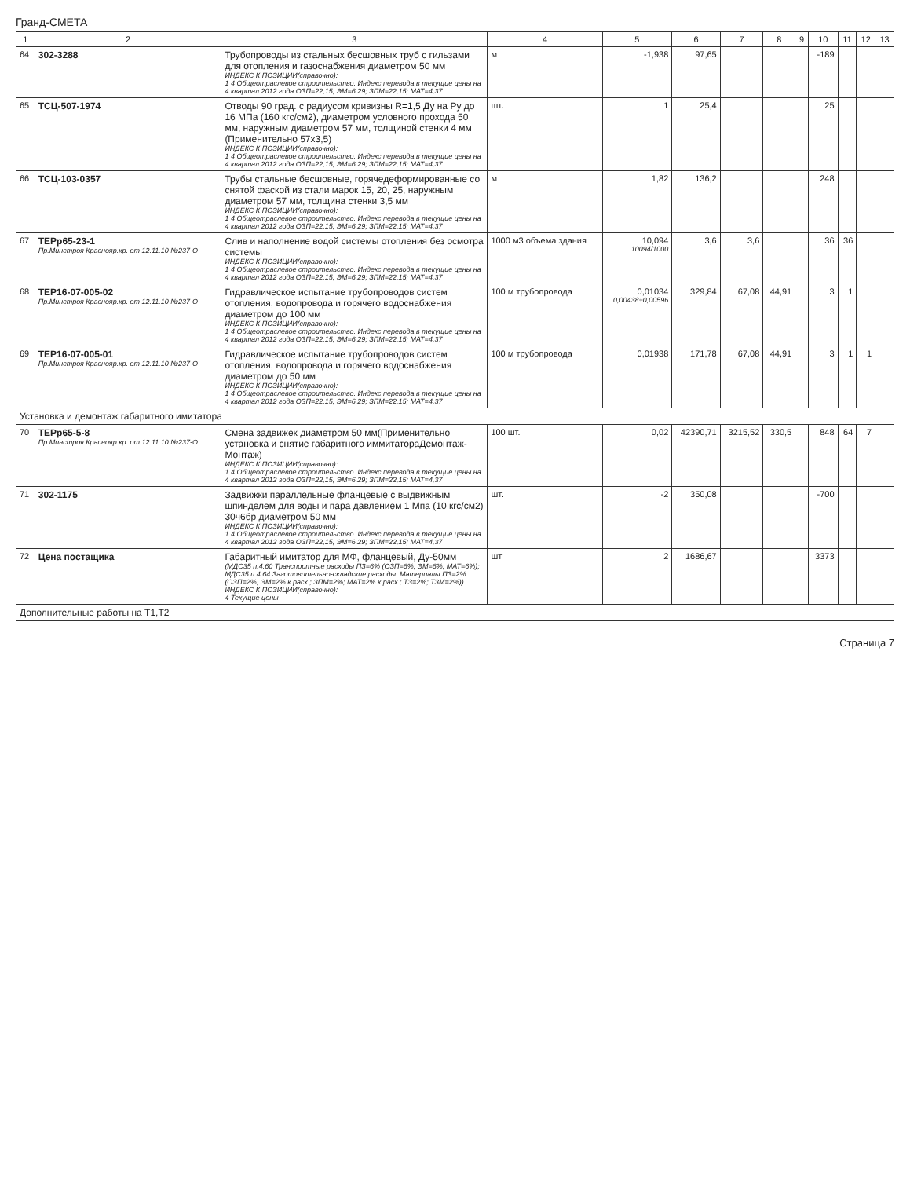Гранд-СМЕТА
| 1 | 2 | 3 | 4 | 5 | 6 | 7 | 8 | 9 | 10 | 11 | 12 | 13 |
| --- | --- | --- | --- | --- | --- | --- | --- | --- | --- | --- | --- | --- |
| 64 | 302-3288 | Трубопроводы из стальных бесшовных труб с гильзами для отопления и газоснабжения диаметром 50 мм ИНДЕКС К ПОЗИЦИИ(справочно): 1 4 Общеотраслевое строительство. Индекс перевода в текущие цены на 4 квартал 2012 года ОЗП=22,15; ЭМ=6,29; ЗПМ=22,15; МАТ=4,37 | м | -1,938 | 97,65 | | | | -189 | | | |
| 65 | ТСЦ-507-1974 | Отводы 90 град. с радиусом кривизны R=1,5 Ду на Ру до 16 МПа (160 кгс/см2), диаметром условного прохода 50 мм, наружным диаметром 57 мм, толщиной стенки 4 мм (Применительно 57х3,5) ИНДЕКС К ПОЗИЦИИ(справочно): 1 4 Общеотраслевое строительство. Индекс перевода в текущие цены на 4 квартал 2012 года ОЗП=22,15; ЭМ=6,29; ЗПМ=22,15; МАТ=4,37 | шт. | 1 | 25,4 | | | | 25 | | | |
| 66 | ТСЦ-103-0357 | Трубы стальные бесшовные, горячедеформированные со снятой фаской из стали марок 15, 20, 25, наружным диаметром 57 мм, толщина стенки 3,5 мм ИНДЕКС К ПОЗИЦИИ(справочно): 1 4 Общеотраслевое строительство. Индекс перевода в текущие цены на 4 квартал 2012 года ОЗП=22,15; ЭМ=6,29; ЗПМ=22,15; МАТ=4,37 | м | 1,82 | 136,2 | | | | 248 | | | |
| 67 | ТЕРр65-23-1 Пр.Минстроя Краснояр.кр. от 12.11.10 №237-О | Слив и наполнение водой системы отопления без осмотра системы ИНДЕКС К ПОЗИЦИИ(справочно): 1 4 Общеотраслевое строительство. Индекс перевода в текущие цены на 4 квартал 2012 года ОЗП=22,15; ЭМ=6,29; ЗПМ=22,15; МАТ=4,37 | 1000 м3 объема здания | 10,094 10094/1000 | 3,6 | 3,6 | | | 36 | 36 | | |
| 68 | ТЕР16-07-005-02 Пр.Минстроя Краснояр.кр. от 12.11.10 №237-О | Гидравлическое испытание трубопроводов систем отопления, водопровода и горячего водоснабжения диаметром до 100 мм ИНДЕКС К ПОЗИЦИИ(справочно): 1 4 Общеотраслевое строительство. Индекс перевода в текущие цены на 4 квартал 2012 года ОЗП=22,15; ЭМ=6,29; ЗПМ=22,15; МАТ=4,37 | 100 м трубопровода | 0,01034 0,00438+0,00596 | 329,84 | 67,08 | 44,91 | | 3 | 1 | | |
| 69 | ТЕР16-07-005-01 Пр.Минстроя Краснояр.кр. от 12.11.10 №237-О | Гидравлическое испытание трубопроводов систем отопления, водопровода и горячего водоснабжения диаметром до 50 мм ИНДЕКС К ПОЗИЦИИ(справочно): 1 4 Общеотраслевое строительство. Индекс перевода в текущие цены на 4 квартал 2012 года ОЗП=22,15; ЭМ=6,29; ЗПМ=22,15; МАТ=4,37 | 100 м трубопровода | 0,01938 | 171,78 | 67,08 | 44,91 | | 3 | 1 | 1 | |
| Установка и демонтаж габаритного имитатора | | | | | | | | | | | | |
| 70 | ТЕРр65-5-8 Пр.Минстроя Краснояр.кр. от 12.11.10 №237-О | Смена задвижек диаметром 50 мм(Применительно установка и снятие габаритного иммитатораДемонтаж-Монтаж) ИНДЕКС К ПОЗИЦИИ(справочно): 1 4 Общеотраслевое строительство. Индекс перевода в текущие цены на 4 квартал 2012 года ОЗП=22,15; ЭМ=6,29; ЗПМ=22,15; МАТ=4,37 | 100 шт. | 0,02 | 42390,71 | 3215,52 | 330,5 | | 848 | 64 | 7 | |
| 71 | 302-1175 | Задвижки параллельные фланцевые с выдвижным шпинделем для воды и пара давлением 1 Мпа (10 кгс/см2) 30ч6бр диаметром 50 мм ИНДЕКС К ПОЗИЦИИ(справочно): 1 4 Общеотраслевое строительство. Индекс перевода в текущие цены на 4 квартал 2012 года ОЗП=22,15; ЭМ=6,29; ЗПМ=22,15; МАТ=4,37 | шт. | -2 | 350,08 | | | | -700 | | | |
| 72 | Цена постащика | Габаритный имитатор для МФ, фланцевый, Ду-50мм (МДС35 п.4.60 Транспортные расходы ПЗ=6% (ОЗП=6%; ЭМ=6%; МАТ=6%); МДС35 п.4.64 Заготовительно-складские расходы. Материалы ПЗ=2% (ОЗП=2%; ЭМ=2% к расх.; ЗПМ=2%; МАТ=2% к расх.; ТЗ=2%; ТЗМ=2%)) ИНДЕКС К ПОЗИЦИИ(справочно): 4 Текущие цены | шт | 2 | 1686,67 | | | | 3373 | | | |
| Дополнительные работы на Т1,Т2 | | | | | | | | | | | | |
Страница 7